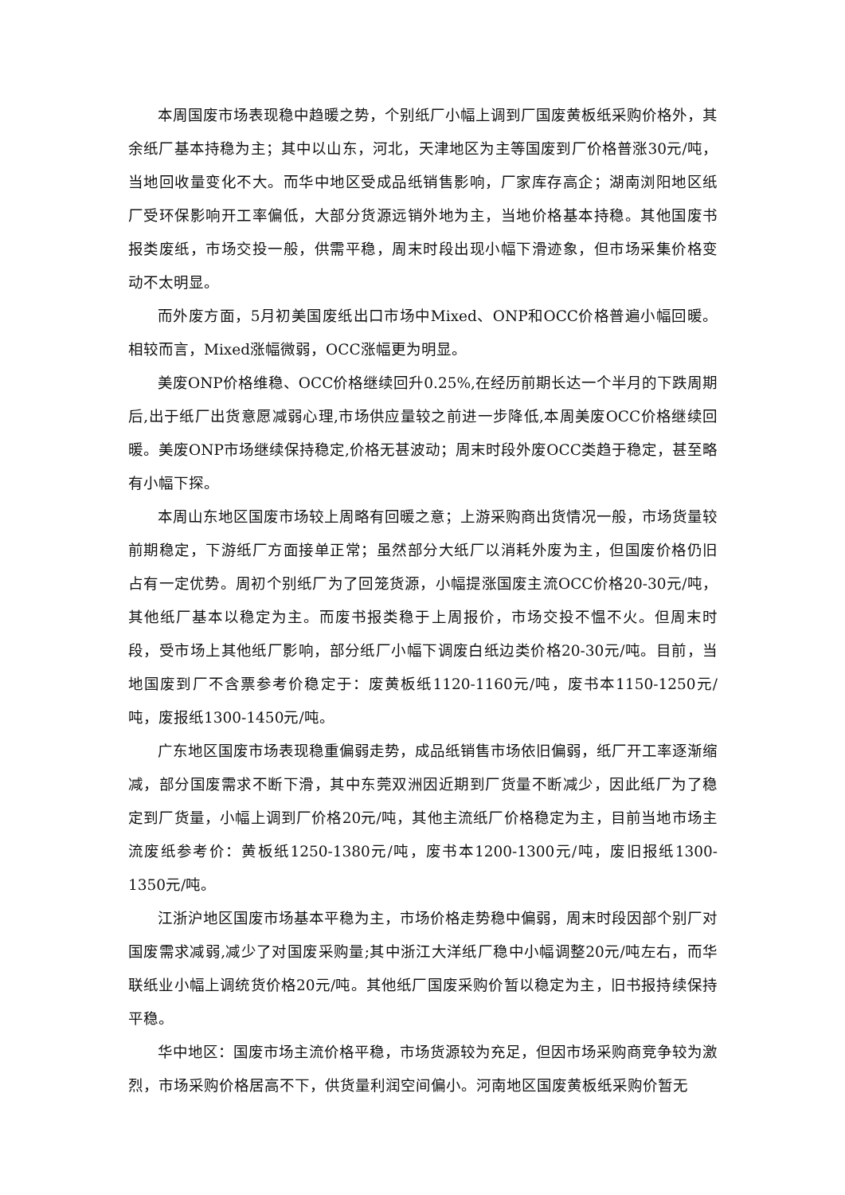本周国废市场表现稳中趋暖之势，个别纸厂小幅上调到厂国废黄板纸采购价格外，其余纸厂基本持稳为主；其中以山东，河北，天津地区为主等国废到厂价格普涨30元/吨，当地回收量变化不大。而华中地区受成品纸销售影响，厂家库存高企；湖南浏阳地区纸厂受环保影响开工率偏低，大部分货源远销外地为主，当地价格基本持稳。其他国废书报类废纸，市场交投一般，供需平稳，周末时段出现小幅下滑迹象，但市场采集价格变动不太明显。
而外废方面，5月初美国废纸出口市场中Mixed、ONP和OCC价格普遍小幅回暖。相较而言，Mixed涨幅微弱，OCC涨幅更为明显。
美废ONP价格维稳、OCC价格继续回升0.25%,在经历前期长达一个半月的下跌周期后,出于纸厂出货意愿减弱心理,市场供应量较之前进一步降低,本周美废OCC价格继续回暖。美废ONP市场继续保持稳定,价格无甚波动；周末时段外废OCC类趋于稳定，甚至略有小幅下探。
本周山东地区国废市场较上周略有回暖之意；上游采购商出货情况一般，市场货量较前期稳定，下游纸厂方面接单正常；虽然部分大纸厂以消耗外废为主，但国废价格仍旧占有一定优势。周初个别纸厂为了回笼货源，小幅提涨国废主流OCC价格20-30元/吨，其他纸厂基本以稳定为主。而废书报类稳于上周报价，市场交投不愠不火。但周末时段，受市场上其他纸厂影响，部分纸厂小幅下调废白纸边类价格20-30元/吨。目前，当地国废到厂不含票参考价稳定于：废黄板纸1120-1160元/吨，废书本1150-1250元/吨，废报纸1300-1450元/吨。
广东地区国废市场表现稳重偏弱走势，成品纸销售市场依旧偏弱，纸厂开工率逐渐缩减，部分国废需求不断下滑，其中东莞双洲因近期到厂货量不断减少，因此纸厂为了稳定到厂货量，小幅上调到厂价格20元/吨，其他主流纸厂价格稳定为主，目前当地市场主流废纸参考价：黄板纸1250-1380元/吨，废书本1200-1300元/吨，废旧报纸1300-1350元/吨。
江浙沪地区国废市场基本平稳为主，市场价格走势稳中偏弱，周末时段因部个别厂对国废需求减弱,减少了对国废采购量;其中浙江大洋纸厂稳中小幅调整20元/吨左右，而华联纸业小幅上调统货价格20元/吨。其他纸厂国废采购价暂以稳定为主，旧书报持续保持平稳。
华中地区：国废市场主流价格平稳，市场货源较为充足，但因市场采购商竞争较为激烈，市场采购价格居高不下，供货量利润空间偏小。河南地区国废黄板纸采购价暂无